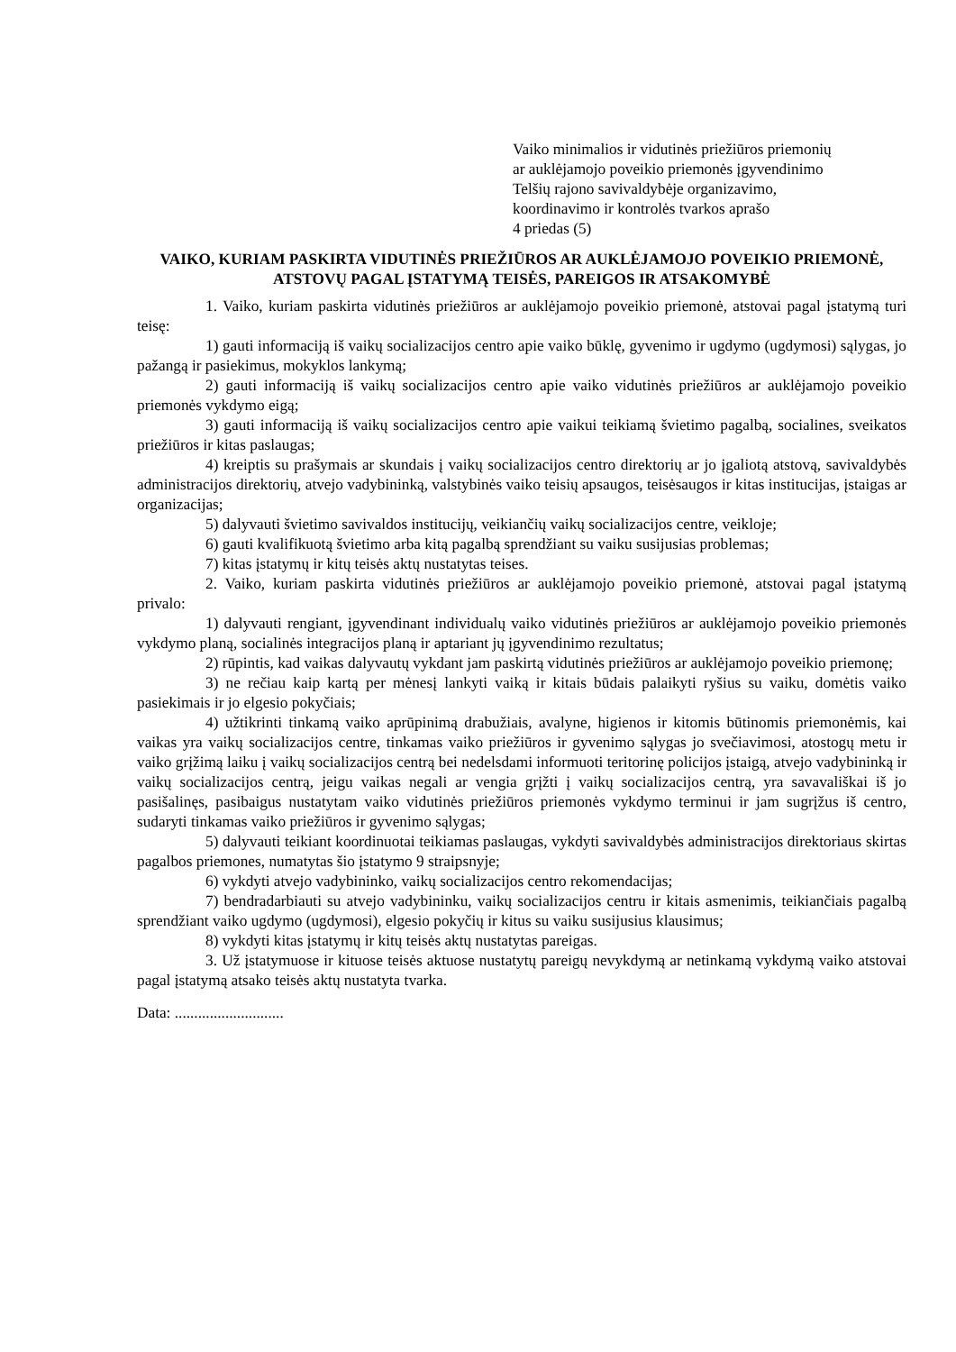Vaiko minimalios ir vidutinės priežiūros priemonių
ar auklėjamojo poveikio priemonės įgyvendinimo
Telšių rajono savivaldybėje organizavimo,
koordinavimo ir kontrolės tvarkos aprašo
4 priedas (5)
VAIKO, KURIAM PASKIRTA VIDUTINĖS PRIEŽIŪROS AR AUKLĖJAMOJO POVEIKIO PRIEMONĖ, ATSTOVŲ PAGAL ĮSTATYMĄ TEISĖS, PAREIGOS IR ATSAKOMYBĖ
1. Vaiko, kuriam paskirta vidutinės priežiūros ar auklėjamojo poveikio priemonė, atstovai pagal įstatymą turi teisę:
1) gauti informaciją iš vaikų socializacijos centro apie vaiko būklę, gyvenimo ir ugdymo (ugdymosi) sąlygas, jo pažangą ir pasiekimus, mokyklos lankymą;
2) gauti informaciją iš vaikų socializacijos centro apie vaiko vidutinės priežiūros ar auklėjamojo poveikio priemonės vykdymo eigą;
3) gauti informaciją iš vaikų socializacijos centro apie vaikui teikiamą švietimo pagalbą, socialines, sveikatos priežiūros ir kitas paslaugas;
4) kreiptis su prašymais ar skundais į vaikų socializacijos centro direktorių ar jo įgaliotą atstovą, savivaldybės administracijos direktorių, atvejo vadybininką, valstybinės vaiko teisių apsaugos, teisėsaugos ir kitas institucijas, įstaigas ar organizacijas;
5) dalyvauti švietimo savivaldos institucijų, veikiančių vaikų socializacijos centre, veikloje;
6) gauti kvalifikuotą švietimo arba kitą pagalbą sprendžiant su vaiku susijusias problemas;
7) kitas įstatymų ir kitų teisės aktų nustatytas teises.
2. Vaiko, kuriam paskirta vidutinės priežiūros ar auklėjamojo poveikio priemonė, atstovai pagal įstatymą privalo:
1) dalyvauti rengiant, įgyvendinant individualų vaiko vidutinės priežiūros ar auklėjamojo poveikio priemonės vykdymo planą, socialinės integracijos planą ir aptariant jų įgyvendinimo rezultatus;
2) rūpintis, kad vaikas dalyvautų vykdant jam paskirtą vidutinės priežiūros ar auklėjamojo poveikio priemonę;
3) ne rečiau kaip kartą per mėnesį lankyti vaiką ir kitais būdais palaikyti ryšius su vaiku, domėtis vaiko pasiekimais ir jo elgesio pokyčiais;
4) užtikrinti tinkamą vaiko aprūpinimą drabužiais, avalyne, higienos ir kitomis būtinomis priemonėmis, kai vaikas yra vaikų socializacijos centre, tinkamas vaiko priežiūros ir gyvenimo sąlygas jo svečiavimosi, atostogų metu ir vaiko grįžimą laiku į vaikų socializacijos centrą bei nedelsdami informuoti teritorinę policijos įstaigą, atvejo vadybininką ir vaikų socializacijos centrą, jeigu vaikas negali ar vengia grįžti į vaikų socializacijos centrą, yra savavališkai iš jo pasišalinęs, pasibaigus nustatytam vaiko vidutinės priežiūros priemonės vykdymo terminui ir jam sugrįžus iš centro, sudaryti tinkamas vaiko priežiūros ir gyvenimo sąlygas;
5) dalyvauti teikiant koordinuotai teikiamas paslaugas, vykdyti savivaldybės administracijos direktoriaus skirtas pagalbos priemones, numatytas šio įstatymo 9 straipsnyje;
6) vykdyti atvejo vadybininko, vaikų socializacijos centro rekomendacijas;
7) bendradarbiauti su atvejo vadybininku, vaikų socializacijos centru ir kitais asmenimis, teikiančiais pagalbą sprendžiant vaiko ugdymo (ugdymosi), elgesio pokyčių ir kitus su vaiku susijusius klausimus;
8) vykdyti kitas įstatymų ir kitų teisės aktų nustatytas pareigas.
3. Už įstatymuose ir kituose teisės aktuose nustatytų pareigų nevykdymą ar netinkamą vykdymą vaiko atstovai pagal įstatymą atsako teisės aktų nustatyta tvarka.
Data: ............................